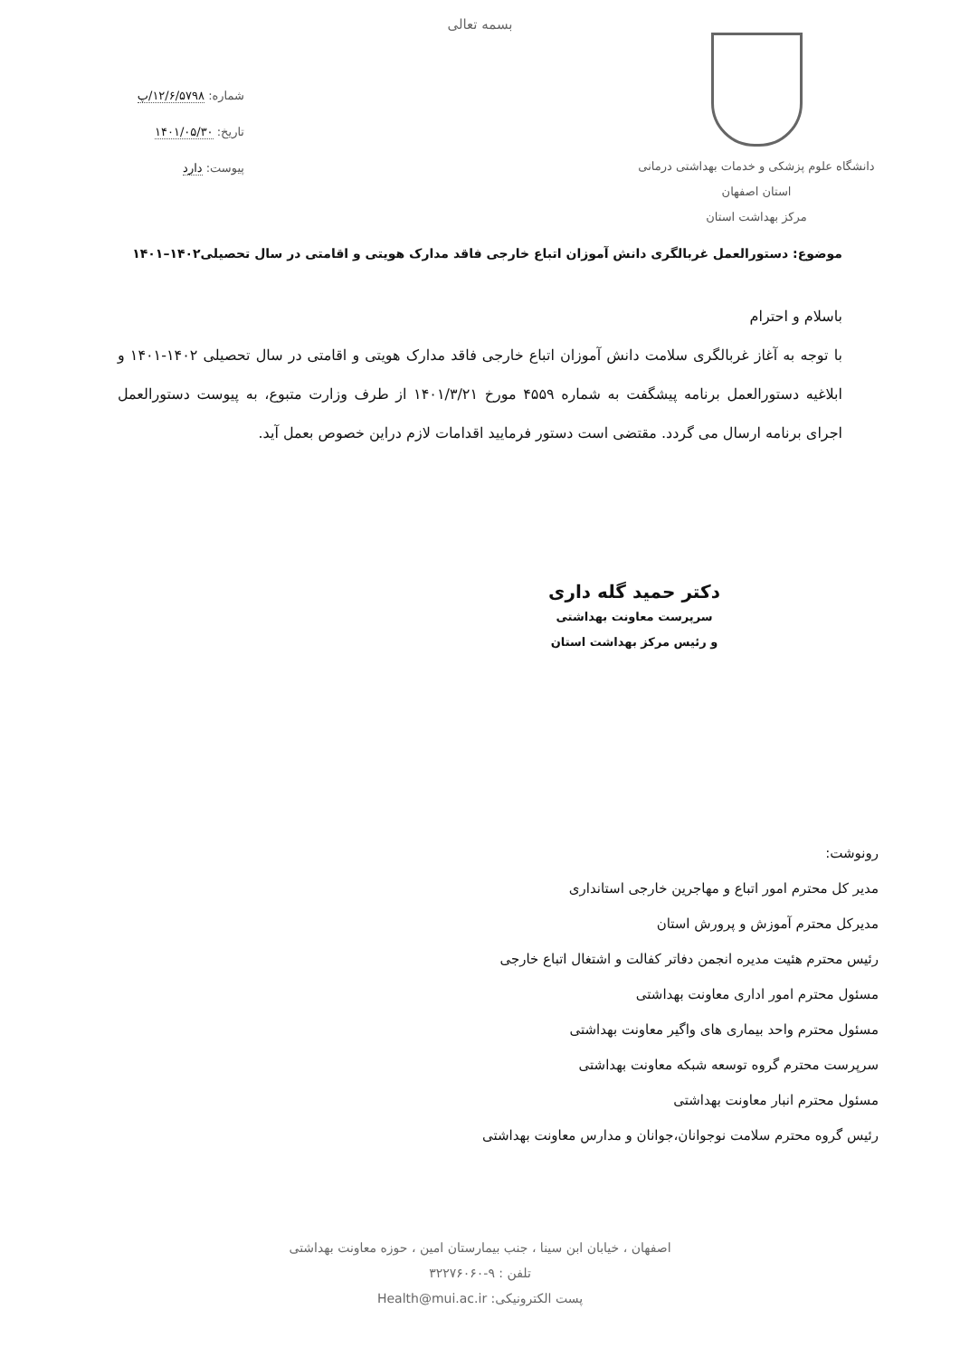بسمه تعالی
دانشگاه علوم پزشکی و خدمات بهداشتی درمانی
استان اصفهان
مرکز بهداشت استان
شماره: ۱۲/۶/۵۷۹۸/پ
تاریخ: ۱۴۰۱/۰۵/۳۰
پیوست: دارد
موضوع: دستورالعمل غربالگری دانش آموزان اتباع خارجی فاقد مدارک هویتی و اقامتی در سال تحصیلی۱۴۰۲–۱۴۰۱
باسلام و احترام
با توجه به آغاز غربالگری سلامت دانش آموزان اتباع خارجی فاقد مدارک هویتی و اقامتی در سال تحصیلی ۱۴۰۲-۱۴۰۱ و ابلاغیه دستورالعمل برنامه پیشگفت به شماره ۴۵۵۹ مورخ ۱۴۰۱/۳/۲۱ از طرف وزارت متبوع، به پیوست دستورالعمل اجرای برنامه ارسال می گردد. مقتضی است دستور فرمایید اقدامات لازم دراین خصوص بعمل آید.
دکتر حمید گله داری
سرپرست معاونت بهداشتی
و رئیس مرکز بهداشت استان
رونوشت:
مدیر کل محترم امور اتباع و مهاجرین خارجی استانداری
مدیرکل محترم آموزش و پرورش استان
رئیس محترم هئیت مدیره انجمن دفاتر کفالت و اشتغال اتباع خارجی
مسئول محترم امور اداری معاونت بهداشتی
مسئول محترم واحد بیماری های واگیر معاونت بهداشتی
سرپرست محترم گروه توسعه شبکه معاونت بهداشتی
مسئول محترم انبار معاونت بهداشتی
رئیس گروه محترم سلامت نوجوانان،جوانان و مدارس معاونت بهداشتی
اصفهان ، خیابان ابن سینا ، جنب بیمارستان امین ، حوزه معاونت بهداشتی
تلفن : ۹-۳۲۲۷۶۰۶۰
پست الکترونیکی: Health@mui.ac.ir